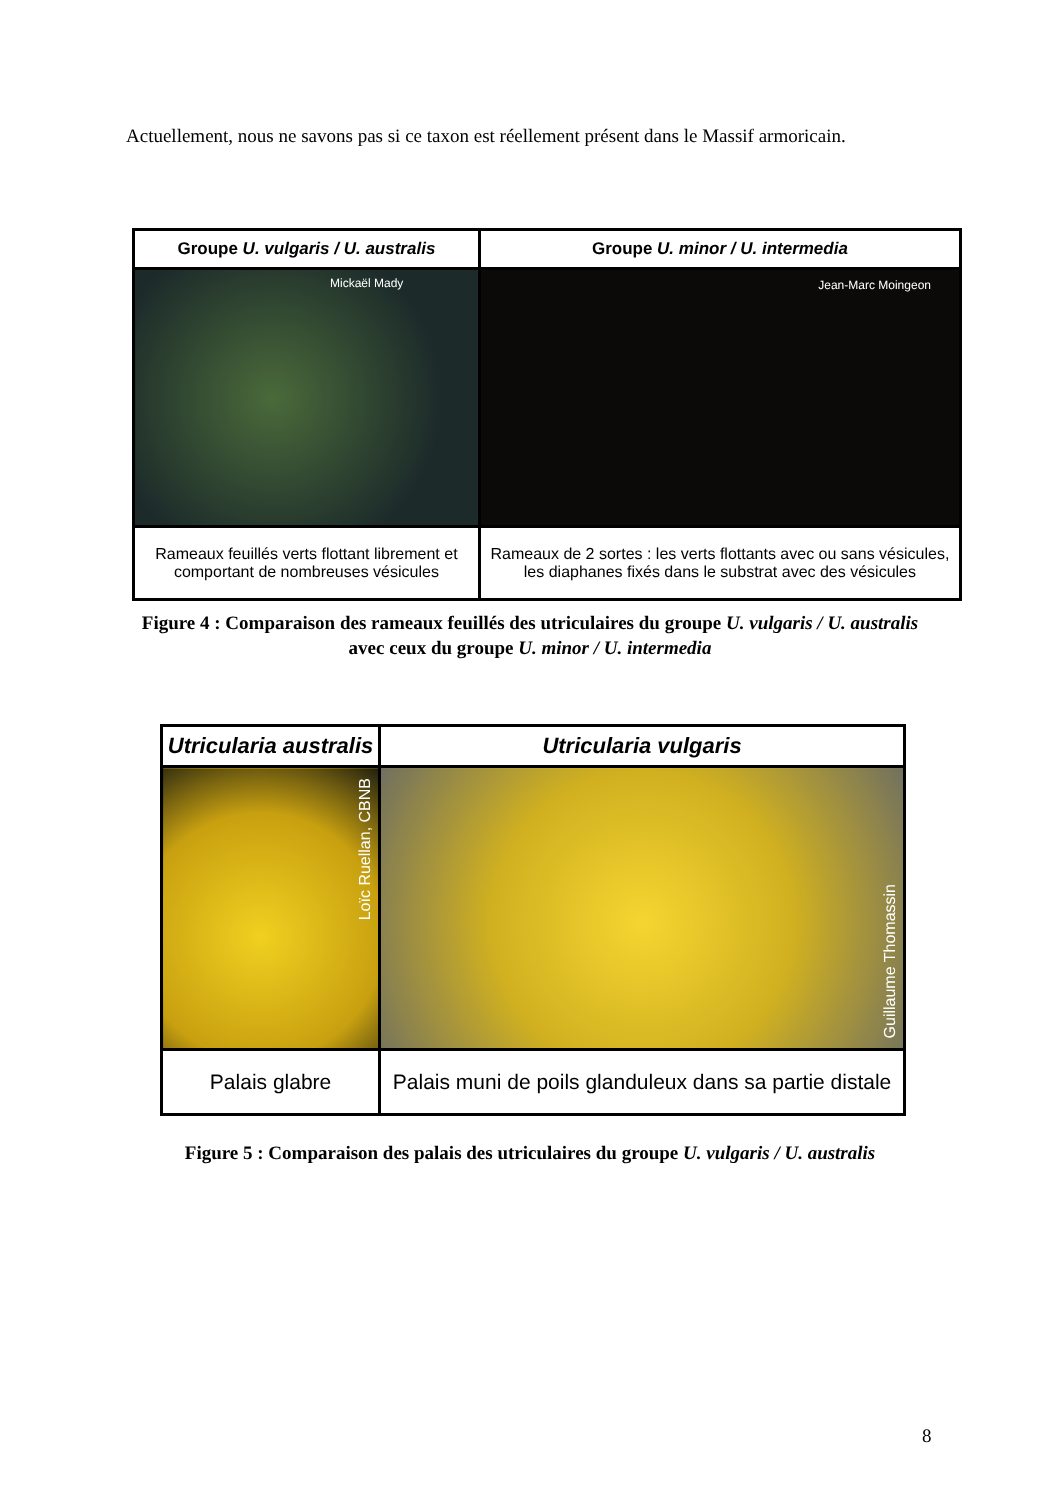Actuellement, nous ne savons pas si ce taxon est réellement présent dans le Massif armoricain.
| Groupe U. vulgaris / U. australis | Groupe U. minor / U. intermedia |
| --- | --- |
| Mickaël Mady | Jean-Marc Moingeon |
| Rameaux feuillés verts flottant librement et comportant de nombreuses vésicules | Rameaux de 2 sortes : les verts flottants avec ou sans vésicules, les diaphanes fixés dans le substrat avec des vésicules |
Figure 4 : Comparaison des rameaux feuillés des utriculaires du groupe U. vulgaris / U. australis avec ceux du groupe U. minor / U. intermedia
| Utricularia australis | Utricularia vulgaris |
| --- | --- |
| Loïc Ruellan, CBNB | Guillaume Thomassin |
| Palais glabre | Palais muni de poils glanduleux dans sa partie distale |
Figure 5 : Comparaison des palais des utriculaires du groupe U. vulgaris / U. australis
8